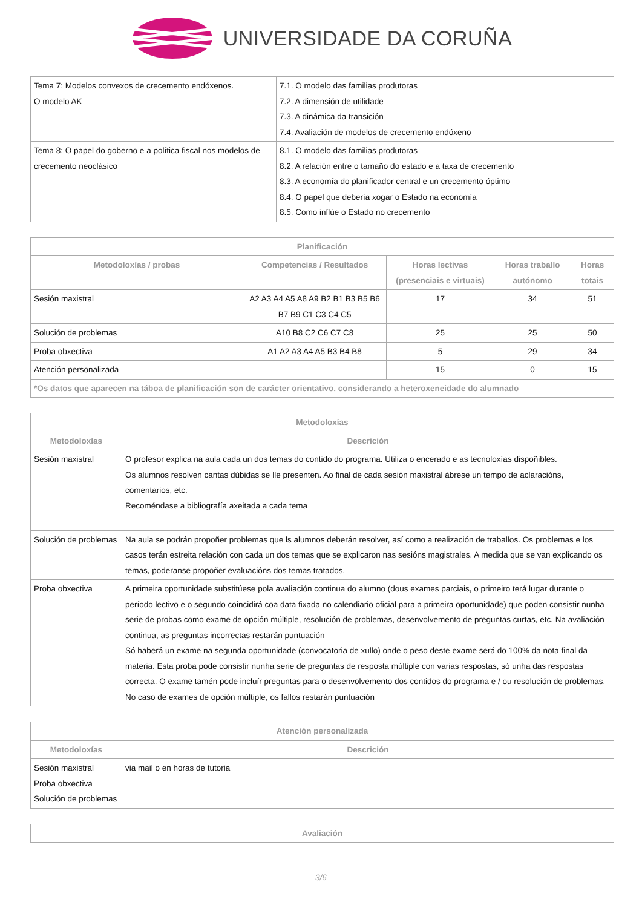UNIVERSIDADE DA CORUÑA
| Tema 7: Modelos convexos de crecemento endóxenos. O modelo AK | 7.1. O modelo das familias produtoras 7.2. A dimensión de utilidade 7.3. A dinámica da transición 7.4. Avaliación de modelos de crecemento endóxeno |
| Tema 8: O papel do goberno e a política fiscal nos modelos de crecemento neoclásico | 8.1. O modelo das familias produtoras 8.2. A relación entre o tamaño do estado e a taxa de crecemento 8.3. A economía do planificador central e un crecemento óptimo 8.4. O papel que debería xogar o Estado na economía 8.5. Como inflúe o Estado no crecemento |
| Planificación | | | | |
| --- | --- | --- | --- | --- |
| Metodoloxías / probas | Competencias / Resultados | Horas lectivas (presenciais e virtuais) | Horas traballo autónomo | Horas totais |
| Sesión maxistral | A2 A3 A4 A5 A8 A9 B2 B1 B3 B5 B6 B7 B9 C1 C3 C4 C5 | 17 | 34 | 51 |
| Solución de problemas | A10 B8 C2 C6 C7 C8 | 25 | 25 | 50 |
| Proba obxectiva | A1 A2 A3 A4 A5 B3 B4 B8 | 5 | 29 | 34 |
| Atención personalizada | | 15 | 0 | 15 |
| *Os datos que aparecen na táboa de planificación son de carácter orientativo, considerando a heteroxeneidade do alumnado | | | | |
| Metodoloxías | |
| --- | --- |
| Metodoloxías | Descrición |
| Sesión maxistral | O profesor explica na aula cada un dos temas do contido do programa. Utiliza o encerado e as tecnoloxías dispoñibles. Os alumnos resolven cantas dúbidas se lle presenten. Ao final de cada sesión maxistral ábrese un tempo de aclaracións, comentarios, etc. Recoméndase a bibliografía axeitada a cada tema |
| Solución de problemas | Na aula se podrán propoñer problemas que ls alumnos deberán resolver, así como a realización de traballos. Os problemas e los casos terán estreita relación con cada un dos temas que se explicaron nas sesións magistrales. A medida que se van explicando os temas, poderanse propoñer evaluacións dos temas tratados. |
| Proba obxectiva | A primeira oportunidade substitúese pola avaliación continua do alumno (dous exames parciais, o primeiro terá lugar durante o período lectivo e o segundo coincidirá coa data fixada no calendiario oficial para a primeira oportunidade) que poden consistir nunha serie de probas como exame de opción múltiple, resolución de problemas, desenvolvemento de preguntas curtas, etc. Na avaliación continua, as preguntas incorrectas restarán puntuación Só haberá un exame na segunda oportunidade (convocatoria de xullo) onde o peso deste exame será do 100% da nota final da materia. Esta proba pode consistir nunha serie de preguntas de resposta múltiple con varias respostas, só unha das respostas correcta. O exame tamén pode incluír preguntas para o desenvolvemento dos contidos do programa e / ou resolución de problemas. No caso de exames de opción múltiple, os fallos restarán puntuación |
| Atención personalizada | |
| --- | --- |
| Metodoloxías | Descrición |
| Sesión maxistral Proba obxectiva Solución de problemas | via mail o en horas de tutoria |
| Avaliación |
| --- |
3/6